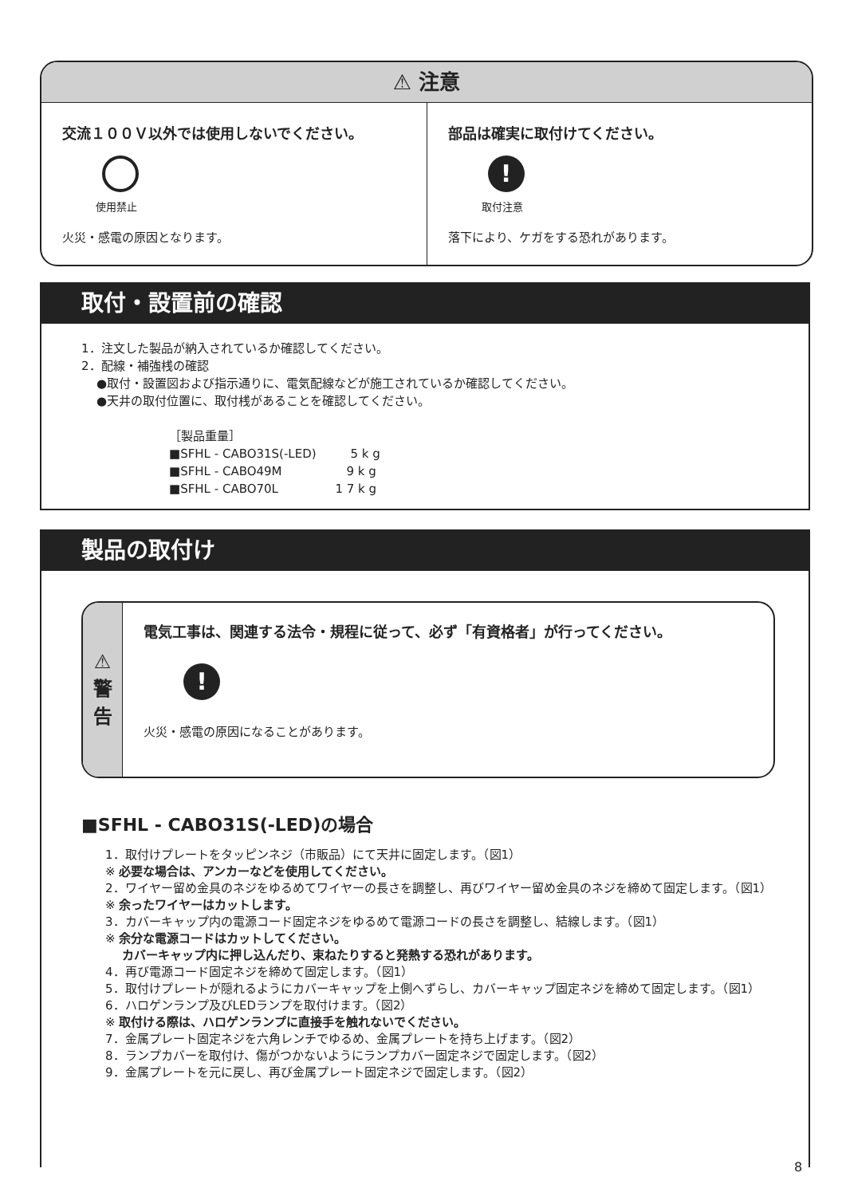⚠ 注意
交流１００Ｖ以外では使用しないでください。
使用禁止
火災・感電の原因となります。
部品は確実に取付けてください。
!
取付注意
落下により、ケガをする恐れがあります。
取付・設置前の確認
1．注文した製品が納入されているか確認してください。
2．配線・補強桟の確認
●取付・設置図および指示通りに、電気配線などが施工されているか確認してください。
●天井の取付位置に、取付桟があることを確認してください。
［製品重量］
■SFHL - CABO31S(-LED) 5 k g
■SFHL - CABO49M 9 k g
■SFHL - CABO70L 1 7 k g
製品の取付け
⚠
警
告
電気工事は、関連する法令・規程に従って、必ず「有資格者」が行ってください。
!
火災・感電の原因になることがあります。
■SFHL - CABO31S(-LED)の場合
1．取付けプレートをタッピンネジ（市販品）にて天井に固定します。（図1）
※ 必要な場合は、アンカーなどを使用してください。
2．ワイヤー留め金具のネジをゆるめてワイヤーの長さを調整し、再びワイヤー留め金具のネジを締めて固定します。（図1）
※ 余ったワイヤーはカットします。
3．カバーキャップ内の電源コード固定ネジをゆるめて電源コードの長さを調整し、結線します。（図1）
※ 余分な電源コードはカットしてください。
カバーキャップ内に押し込んだり、束ねたりすると発熱する恐れがあります。
4．再び電源コード固定ネジを締めて固定します。（図1）
5．取付けプレートが隠れるようにカバーキャップを上側へずらし、カバーキャップ固定ネジを締めて固定します。（図1）
6．ハロゲンランプ及びLEDランプを取付けます。（図2）
※ 取付ける際は、ハロゲンランプに直接手を触れないでください。
7．金属プレート固定ネジを六角レンチでゆるめ、金属プレートを持ち上げます。（図2）
8．ランプカバーを取付け、傷がつかないようにランプカバー固定ネジで固定します。（図2）
9．金属プレートを元に戻し、再び金属プレート固定ネジで固定します。（図2）
8